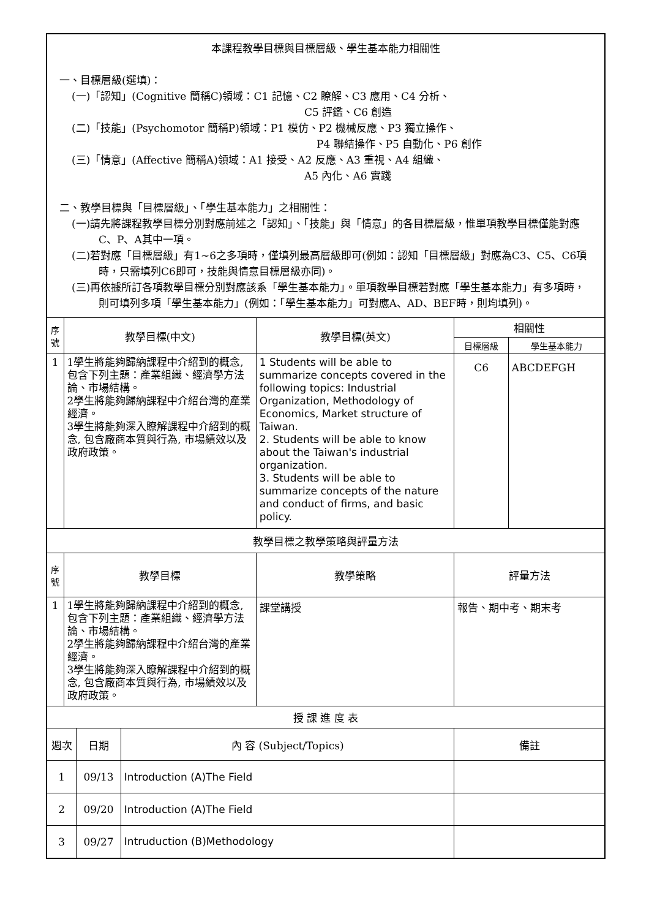| 本課程教學目標與目標層級、學生基本能力相關性 一、目標層級(選填)： (一)「認知」(Cognitive 簡稱C)領域：C1 記憶、C2 瞭解、C3 應用、C4 分析、 C5 評鑑、C6 創造 (二)「技能」(Psychomotor 簡稱P)領域：P1 模仿、P2 機械反應、P3 獨立操作、 P4 聯結操作、P5 自動化、P6 創作 (三)「情意」(Affective 簡稱A)領域：A1 接受、A2 反應、A3 重視、A4 組織、 A5 內化、A6 實踐 二、教學目標與「目標層級」、「學生基本能力」之相關性： (一)請先將課程教學目標分別對應前述之「認知」、「技能」與「情意」的各目標層級，惟單項教學目標僅能對應C、P、A其中一項。 (二)若對應「目標層級」有1~6之多項時，僅填列最高層級即可(例如：認知「目標層級」對應為C3、C5、C6項時，只需填列C6即可，技能與情意目標層級亦同)。 (三)再依據所訂各項教學目標分別對應該系「學生基本能力」。單項教學目標若對應「學生基本能力」有多項時，則可填列多項「學生基本能力」(例如：「學生基本能力」可對應A、AD、BEF時，則均填列)。 | | | | | | |
| 序號 | 教學目標(中文) | | | 教學目標(英文) | 相關性 | |
| | | | | | 目標層級 | 學生基本能力 |
| 1 | 1學生將能夠歸納課程中介紹到的概念, 包含下列主題：產業組織、經濟學方法論、市場結構。 2學生將能夠歸納課程中介紹台灣的產業經濟。 3學生將能夠深入瞭解課程中介紹到的概念, 包含廠商本質與行為, 市場績效以及政府政策。 | | | 1 Students will be able to summarize concepts covered in the following topics: Industrial Organization, Methodology of Economics, Market structure of Taiwan. 2. Students will be able to know about the Taiwan's industrial organization. 3. Students will be able to summarize concepts of the nature and conduct of firms, and basic policy. | C6 | ABCDEFGH |
| 教學目標之教學策略與評量方法 | | | | | | |
| 序號 | 教學目標 | | | 教學策略 | 評量方法 | |
| 1 | 1學生將能夠歸納課程中介紹到的概念, 包含下列主題：產業組織、經濟學方法論、市場結構。 2學生將能夠歸納課程中介紹台灣的產業經濟。 3學生將能夠深入瞭解課程中介紹到的概念, 包含廠商本質與行為, 市場績效以及政府政策。 | | | 課堂講授 | 報告、期中考、期末考 | |
| 授 課 進 度 表 | | | | | | |
| 週次 | | 日期 | 內 容 (Subject/Topics) | | 備註 | |
| 1 | | 09/13 | Introduction (A)The Field | | | |
| 2 | | 09/20 | Introduction (A)The Field | | | |
| 3 | | 09/27 | Intruduction (B)Methodology | | | |